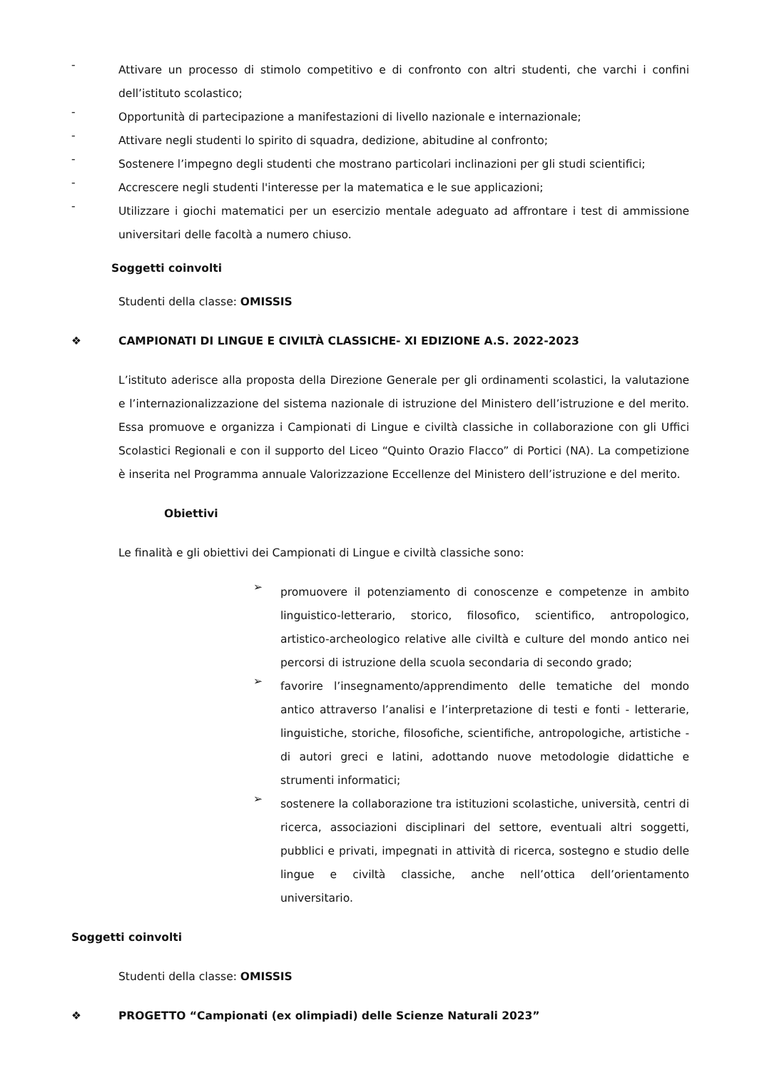-
Attivare un processo di stimolo competitivo e di confronto con altri studenti, che varchi i confini dell’istituto scolastico;
-
Opportunità di partecipazione a manifestazioni di livello nazionale e internazionale;
-
Attivare negli studenti lo spirito di squadra, dedizione, abitudine al confronto;
-
Sostenere l’impegno degli studenti che mostrano particolari inclinazioni per gli studi scientifici;
-
Accrescere negli studenti l'interesse per la matematica e le sue applicazioni;
-
Utilizzare i giochi matematici per un esercizio mentale adeguato ad affrontare i test di ammissione universitari delle facoltà a numero chiuso.
Soggetti coinvolti
Studenti della classe: OMISSIS
❖ CAMPIONATI DI LINGUE E CIVILTÀ CLASSICHE- XI EDIZIONE A.S. 2022-2023
L’istituto aderisce alla proposta della Direzione Generale per gli ordinamenti scolastici, la valutazione e l’internazionalizzazione del sistema nazionale di istruzione del Ministero dell’istruzione e del merito. Essa promuove e organizza i Campionati di Lingue e civiltà classiche in collaborazione con gli Uffici Scolastici Regionali e con il supporto del Liceo “Quinto Orazio Flacco” di Portici (NA). La competizione è inserita nel Programma annuale Valorizzazione Eccellenze del Ministero dell’istruzione e del merito.
Obiettivi
Le finalità e gli obiettivi dei Campionati di Lingue e civiltà classiche sono:
➢
promuovere il potenziamento di conoscenze e competenze in ambito linguistico-letterario, storico, filosofico, scientifico, antropologico, artistico-archeologico relative alle civiltà e culture del mondo antico nei percorsi di istruzione della scuola secondaria di secondo grado;
➢
favorire l’insegnamento/apprendimento delle tematiche del mondo antico attraverso l’analisi e l’interpretazione di testi e fonti - letterarie, linguistiche, storiche, filosofiche, scientifiche, antropologiche, artistiche - di autori greci e latini, adottando nuove metodologie didattiche e strumenti informatici;
➢
sostenere la collaborazione tra istituzioni scolastiche, università, centri di ricerca, associazioni disciplinari del settore, eventuali altri soggetti, pubblici e privati, impegnati in attività di ricerca, sostegno e studio delle lingue e civiltà classiche, anche nell’ottica dell’orientamento universitario.
Soggetti coinvolti
Studenti della classe: OMISSIS
❖ PROGETTO “Campionati (ex olimpiadi) delle Scienze Naturali 2023”